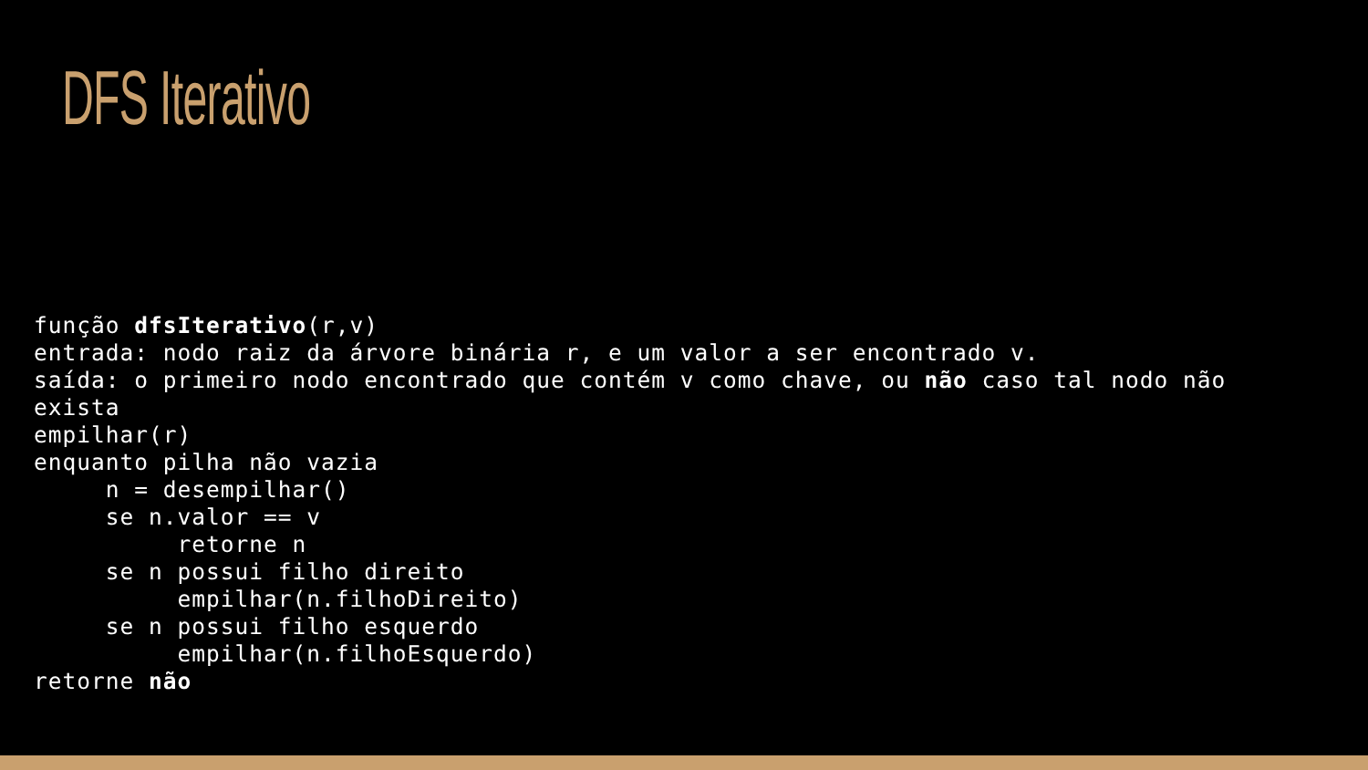DFS Iterativo
função dfsIterativo(r,v)
entrada: nodo raiz da árvore binária r, e um valor a ser encontrado v.
saída: o primeiro nodo encontrado que contém v como chave, ou não caso tal nodo não
exista
empilhar(r)
enquanto pilha não vazia
     n = desempilhar()
     se n.valor == v
          retorne n
     se n possui filho direito
          empilhar(n.filhoDireito)
     se n possui filho esquerdo
          empilhar(n.filhoEsquerdo)
retorne não